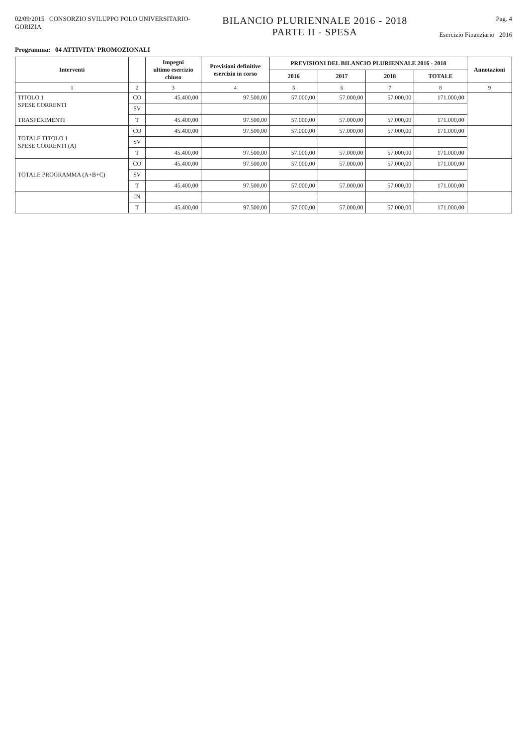02/09/2015 CONSORZIO SVILUPPO POLO UNIVERSITARIO-
GORIZIA
BILANCIO PLURIENNALE 2016 - 2018
PARTE II - SPESA
Pag. 4
Esercizio Finanziario 2016
Programma: 04 ATTIVITA' PROMOZIONALI
| Interventi | | Impegni ultimo esercizio chiuso | Previsioni definitive esercizio in corso | PREVISIONI DEL BILANCIO PLURIENNALE 2016 - 2018 | | | | Annotazioni |
| --- | --- | --- | --- | --- | --- | --- | --- | --- |
| | | | | 2016 | 2017 | 2018 | TOTALE | |
| 1 | 2 | 3 | 4 | 5 | 6 | 7 | 8 | 9 |
| TITOLO 1 SPESE CORRENTI TRASFERIMENTI | CO | 45.400,00 | 97.500,00 | 57.000,00 | 57.000,00 | 57.000,00 | 171.000,00 | |
| | SV | | | | | | | |
| | T | 45.400,00 | 97.500,00 | 57.000,00 | 57.000,00 | 57.000,00 | 171.000,00 | |
| TOTALE TITOLO 1 SPESE CORRENTI (A) | CO | 45.400,00 | 97.500,00 | 57.000,00 | 57.000,00 | 57.000,00 | 171.000,00 | |
| | SV | | | | | | | |
| | T | 45.400,00 | 97.500,00 | 57.000,00 | 57.000,00 | 57.000,00 | 171.000,00 | |
| TOTALE PROGRAMMA (A+B+C) | CO | 45.400,00 | 97.500,00 | 57.000,00 | 57.000,00 | 57.000,00 | 171.000,00 | |
| | SV | | | | | | | |
| | T | 45.400,00 | 97.500,00 | 57.000,00 | 57.000,00 | 57.000,00 | 171.000,00 | |
| | IN | | | | | | | |
| | T | 45.400,00 | 97.500,00 | 57.000,00 | 57.000,00 | 57.000,00 | 171.000,00 | |